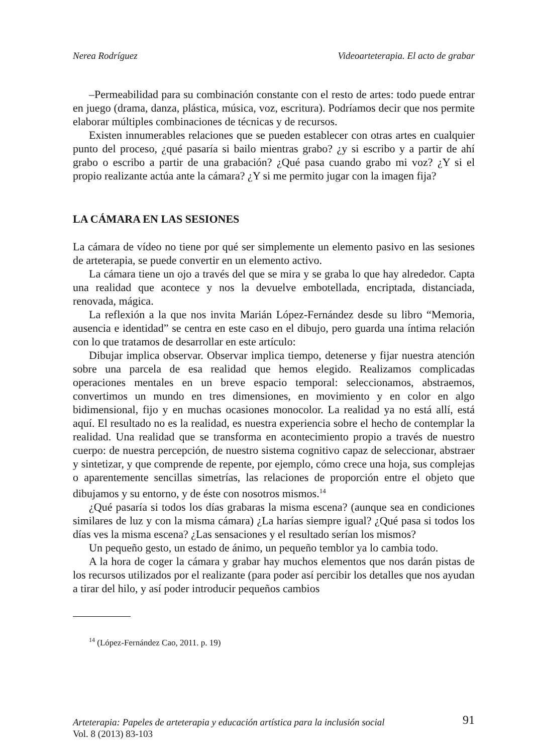Nerea Rodríguez Videoarteterapia. El acto de grabar
–Permeabilidad para su combinación constante con el resto de artes: todo puede entrar en juego (drama, danza, plástica, música, voz, escritura). Podríamos decir que nos permite elaborar múltiples combinaciones de técnicas y de recursos.
Existen innumerables relaciones que se pueden establecer con otras artes en cualquier punto del proceso, ¿qué pasaría si bailo mientras grabo? ¿y si escribo y a partir de ahí grabo o escribo a partir de una grabación? ¿Qué pasa cuando grabo mi voz? ¿Y si el propio realizante actúa ante la cámara? ¿Y si me permito jugar con la imagen fija?
LA CÁMARA EN LAS SESIONES
La cámara de vídeo no tiene por qué ser simplemente un elemento pasivo en las sesiones de arteterapia, se puede convertir en un elemento activo.
La cámara tiene un ojo a través del que se mira y se graba lo que hay alrededor. Capta una realidad que acontece y nos la devuelve embotellada, encriptada, distanciada, renovada, mágica.
La reflexión a la que nos invita Marián López-Fernández desde su libro “Memoria, ausencia e identidad” se centra en este caso en el dibujo, pero guarda una íntima relación con lo que tratamos de desarrollar en este artículo:
Dibujar implica observar. Observar implica tiempo, detenerse y fijar nuestra atención sobre una parcela de esa realidad que hemos elegido. Realizamos complicadas operaciones mentales en un breve espacio temporal: seleccionamos, abstraemos, convertimos un mundo en tres dimensiones, en movimiento y en color en algo bidimensional, fijo y en muchas ocasiones monocolor. La realidad ya no está allí, está aquí. El resultado no es la realidad, es nuestra experiencia sobre el hecho de contemplar la realidad. Una realidad que se transforma en acontecimiento propio a través de nuestro cuerpo: de nuestra percepción, de nuestro sistema cognitivo capaz de seleccionar, abstraer y sintetizar, y que comprende de repente, por ejemplo, cómo crece una hoja, sus complejas o aparentemente sencillas simetrías, las relaciones de proporción entre el objeto que dibujamos y su entorno, y de éste con nosotros mismos.<sup>14</sup>
¿Qué pasaría si todos los días grabaras la misma escena? (aunque sea en condiciones similares de luz y con la misma cámara) ¿La harías siempre igual? ¿Qué pasa si todos los días ves la misma escena? ¿Las sensaciones y el resultado serían los mismos?
Un pequeño gesto, un estado de ánimo, un pequeño temblor ya lo cambia todo.
A la hora de coger la cámara y grabar hay muchos elementos que nos darán pistas de los recursos utilizados por el realizante (para poder así percibir los detalles que nos ayudan a tirar del hilo, y así poder introducir pequeños cambios
<sup>14</sup> (López-Fernández Cao, 2011. p. 19)
Arteterapia: Papeles de arteterapia y educación artística para la inclusión social
Vol. 8 (2013) 83-103
91